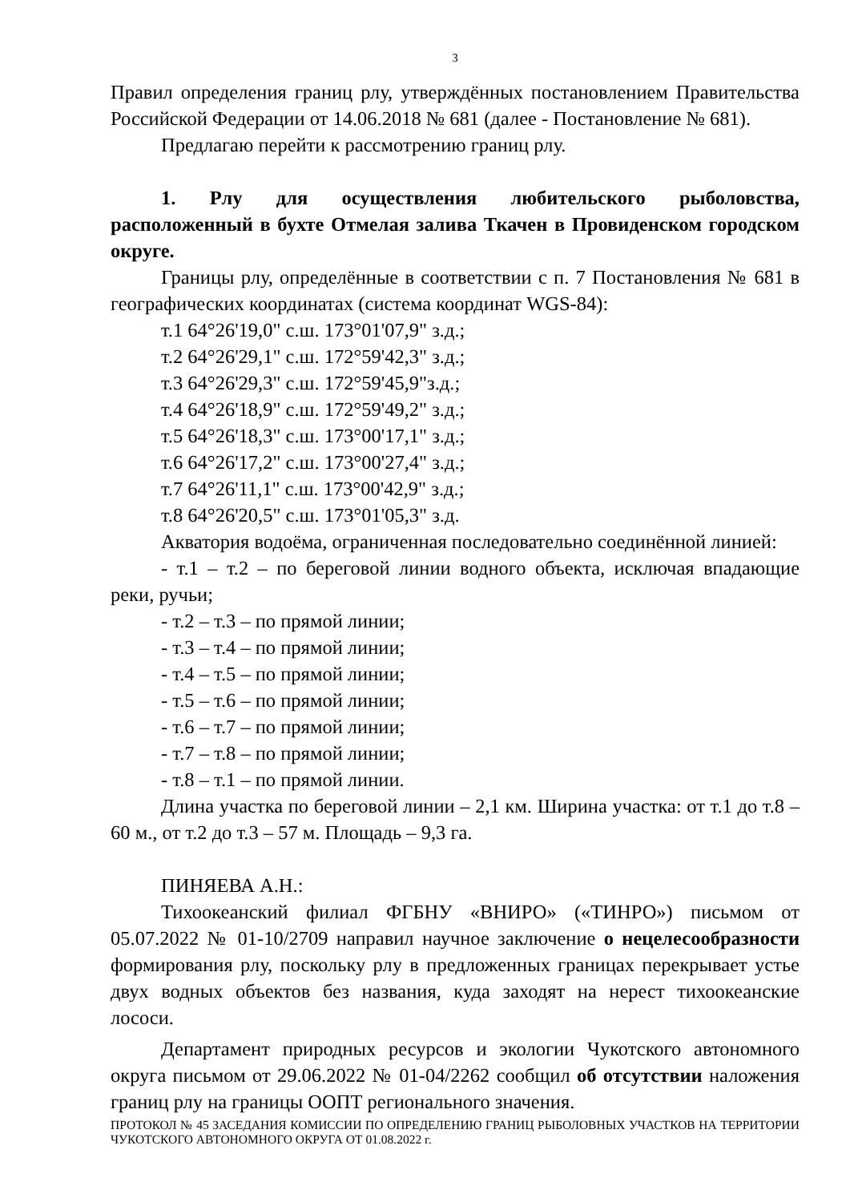3
Правил определения границ рлу, утверждённых постановлением Правительства Российской Федерации от 14.06.2018 № 681 (далее - Постановление № 681).
Предлагаю перейти к рассмотрению границ рлу.
1. Рлу для осуществления любительского рыболовства, расположенный в бухте Отмелая залива Ткачен в Провиденском городском округе.
Границы рлу, определённые в соответствии с п. 7 Постановления № 681 в географических координатах (система координат WGS-84):
т.1 64°26'19,0" с.ш. 173°01'07,9" з.д.;
т.2 64°26'29,1" с.ш. 172°59'42,3" з.д.;
т.3 64°26'29,3" с.ш. 172°59'45,9"з.д.;
т.4 64°26'18,9" с.ш. 172°59'49,2" з.д.;
т.5 64°26'18,3" с.ш. 173°00'17,1" з.д.;
т.6 64°26'17,2" с.ш. 173°00'27,4" з.д.;
т.7 64°26'11,1" с.ш. 173°00'42,9" з.д.;
т.8 64°26'20,5" с.ш. 173°01'05,3" з.д.
Акватория водоёма, ограниченная последовательно соединённой линией:
- т.1 – т.2 – по береговой линии водного объекта, исключая впадающие реки, ручьи;
- т.2 – т.3 – по прямой линии;
- т.3 – т.4 – по прямой линии;
- т.4 – т.5 – по прямой линии;
- т.5 – т.6 – по прямой линии;
- т.6 – т.7 – по прямой линии;
- т.7 – т.8 – по прямой линии;
- т.8 – т.1 – по прямой линии.
Длина участка по береговой линии – 2,1 км. Ширина участка: от т.1 до т.8 – 60 м., от т.2 до т.3 – 57 м. Площадь – 9,3 га.
ПИНЯЕВА А.Н.:
Тихоокеанский филиал ФГБНУ «ВНИРО» («ТИНРО») письмом от 05.07.2022 № 01-10/2709 направил научное заключение о нецелесообразности формирования рлу, поскольку рлу в предложенных границах перекрывает устье двух водных объектов без названия, куда заходят на нерест тихоокеанские лососи.
Департамент природных ресурсов и экологии Чукотского автономного округа письмом от 29.06.2022 № 01-04/2262 сообщил об отсутствии наложения границ рлу на границы ООПТ регионального значения.
ПРОТОКОЛ № 45 ЗАСЕДАНИЯ КОМИССИИ ПО ОПРЕДЕЛЕНИЮ ГРАНИЦ РЫБОЛОВНЫХ УЧАСТКОВ НА ТЕРРИТОРИИ ЧУКОТСКОГО АВТОНОМНОГО ОКРУГА ОТ 01.08.2022 г.